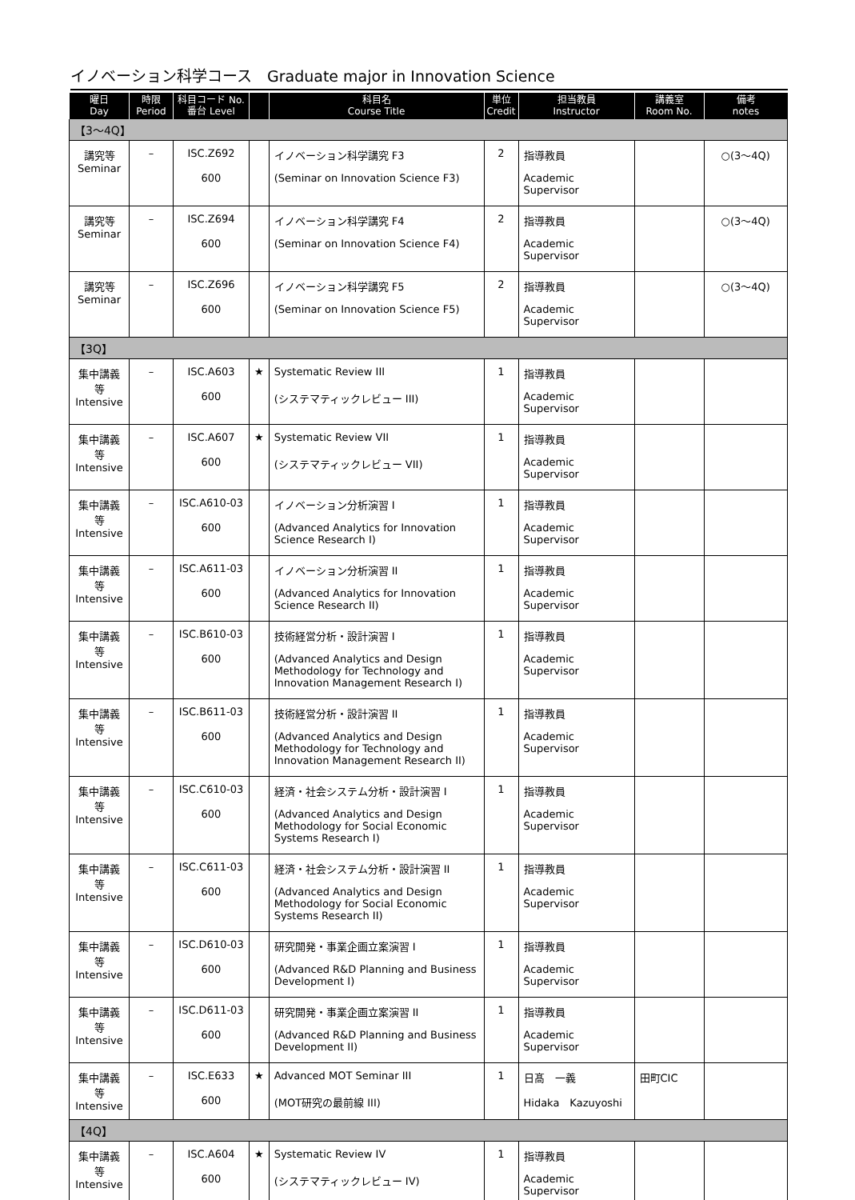イノベーション科学コース　Graduate major in Innovation Science
| 曜日 Day | 時限 Period | 科目コード No. 番台 Level | | 科目名 Course Title | 単位 Credit | 担当教員 Instructor | 講義室 Room No. | 備考 notes |
| --- | --- | --- | --- | --- | --- | --- | --- | --- |
| 【3～4Q】 | | | | | | | | |
| 講究等 Seminar | – | ISC.Z692 | | イノベーション科学講究 F3 | 2 | 指導教員 | | ○(3～4Q) |
| | | 600 | | (Seminar on Innovation Science F3) | | Academic Supervisor | | |
| 講究等 Seminar | – | ISC.Z694 | | イノベーション科学講究 F4 | 2 | 指導教員 | | ○(3～4Q) |
| | | 600 | | (Seminar on Innovation Science F4) | | Academic Supervisor | | |
| 講究等 Seminar | – | ISC.Z696 | | イノベーション科学講究 F5 | 2 | 指導教員 | | ○(3～4Q) |
| | | 600 | | (Seminar on Innovation Science F5) | | Academic Supervisor | | |
| 【3Q】 | | | | | | | | |
| 集中講義等 Intensive | – | ISC.A603 | ★ | Systematic Review III | 1 | 指導教員 | | |
| | | 600 | | (システマティックレビュー III) | | Academic Supervisor | | |
| 集中講義等 Intensive | – | ISC.A607 | ★ | Systematic Review VII | 1 | 指導教員 | | |
| | | 600 | | (システマティックレビュー VII) | | Academic Supervisor | | |
| 集中講義等 Intensive | – | ISC.A610-03 | | イノベーション分析演習 I | 1 | 指導教員 | | |
| | | 600 | | (Advanced Analytics for Innovation Science Research I) | | Academic Supervisor | | |
| 集中講義等 Intensive | – | ISC.A611-03 | | イノベーション分析演習 II | 1 | 指導教員 | | |
| | | 600 | | (Advanced Analytics for Innovation Science Research II) | | Academic Supervisor | | |
| 集中講義等 Intensive | – | ISC.B610-03 | | 技術経営分析・設計演習 I | 1 | 指導教員 | | |
| | | 600 | | (Advanced Analytics and Design Methodology for Technology and Innovation Management Research I) | | Academic Supervisor | | |
| 集中講義等 Intensive | – | ISC.B611-03 | | 技術経営分析・設計演習 II | 1 | 指導教員 | | |
| | | 600 | | (Advanced Analytics and Design Methodology for Technology and Innovation Management Research II) | | Academic Supervisor | | |
| 集中講義等 Intensive | – | ISC.C610-03 | | 経済・社会システム分析・設計演習 I | 1 | 指導教員 | | |
| | | 600 | | (Advanced Analytics and Design Methodology for Social Economic Systems Research I) | | Academic Supervisor | | |
| 集中講義等 Intensive | – | ISC.C611-03 | | 経済・社会システム分析・設計演習 II | 1 | 指導教員 | | |
| | | 600 | | (Advanced Analytics and Design Methodology for Social Economic Systems Research II) | | Academic Supervisor | | |
| 集中講義等 Intensive | – | ISC.D610-03 | | 研究開発・事業企画立案演習 I | 1 | 指導教員 | | |
| | | 600 | | (Advanced R&D Planning and Business Development I) | | Academic Supervisor | | |
| 集中講義等 Intensive | – | ISC.D611-03 | | 研究開発・事業企画立案演習 II | 1 | 指導教員 | | |
| | | 600 | | (Advanced R&D Planning and Business Development II) | | Academic Supervisor | | |
| 集中講義等 Intensive | – | ISC.E633 | ★ | Advanced MOT Seminar III | 1 | 日髙 一義 | 田町CIC | |
| | | 600 | | (MOT研究の最前線 III) | | Hidaka Kazuyoshi | | |
| 【4Q】 | | | | | | | | |
| 集中講義等 Intensive | – | ISC.A604 | ★ | Systematic Review IV | 1 | 指導教員 | | |
| | | 600 | | (システマティックレビュー IV) | | Academic Supervisor | | |